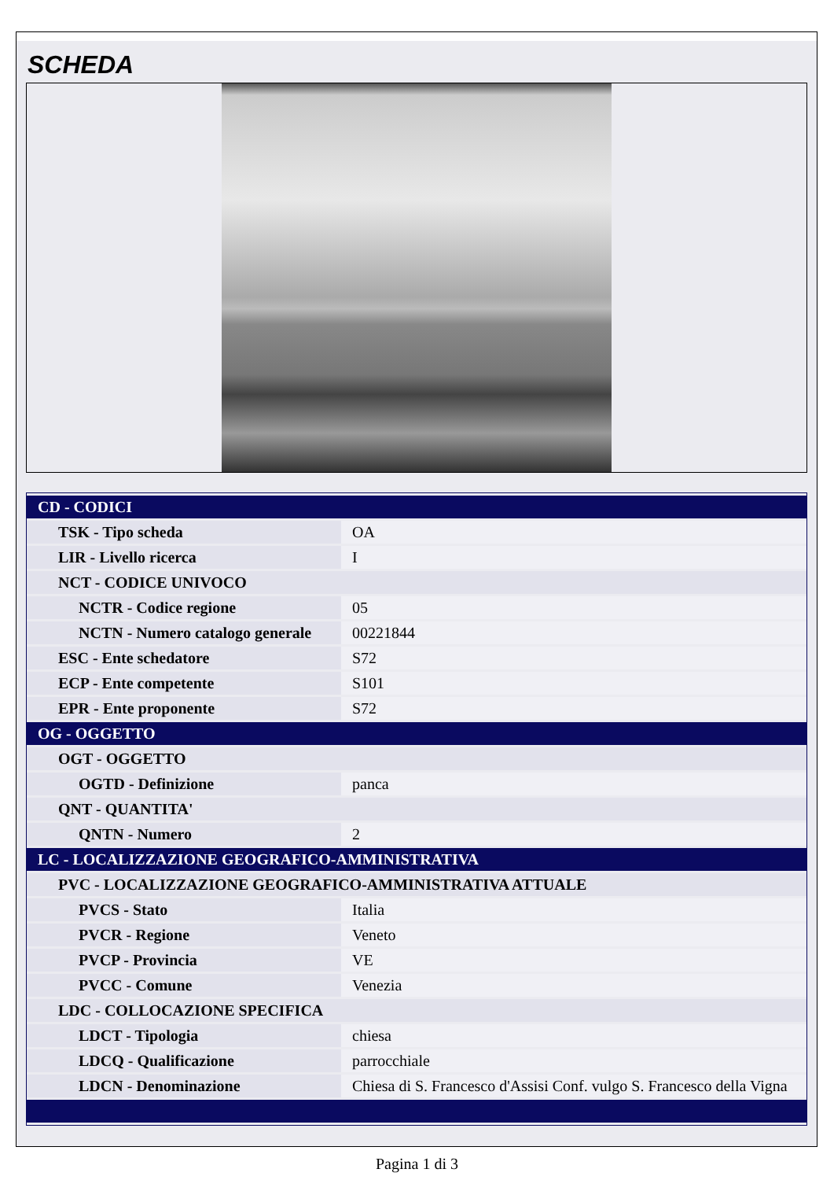SCHEDA
| CD - CODICI | |
| TSK - Tipo scheda | OA |
| LIR - Livello ricerca | I |
| NCT - CODICE UNIVOCO | |
| NCTR - Codice regione | 05 |
| NCTN - Numero catalogo generale | 00221844 |
| ESC - Ente schedatore | S72 |
| ECP - Ente competente | S101 |
| EPR - Ente proponente | S72 |
| OG - OGGETTO | |
| OGT - OGGETTO | |
| OGTD - Definizione | panca |
| QNT - QUANTITA' | |
| QNTN - Numero | 2 |
| LC - LOCALIZZAZIONE GEOGRAFICO-AMMINISTRATIVA | |
| PVC - LOCALIZZAZIONE GEOGRAFICO-AMMINISTRATIVA ATTUALE | |
| PVCS - Stato | Italia |
| PVCR - Regione | Veneto |
| PVCP - Provincia | VE |
| PVCC - Comune | Venezia |
| LDC - COLLOCAZIONE SPECIFICA | |
| LDCT - Tipologia | chiesa |
| LDCQ - Qualificazione | parrocchiale |
| LDCN - Denominazione | Chiesa di S. Francesco d'Assisi Conf. vulgo S. Francesco della Vigna |
Pagina 1 di 3